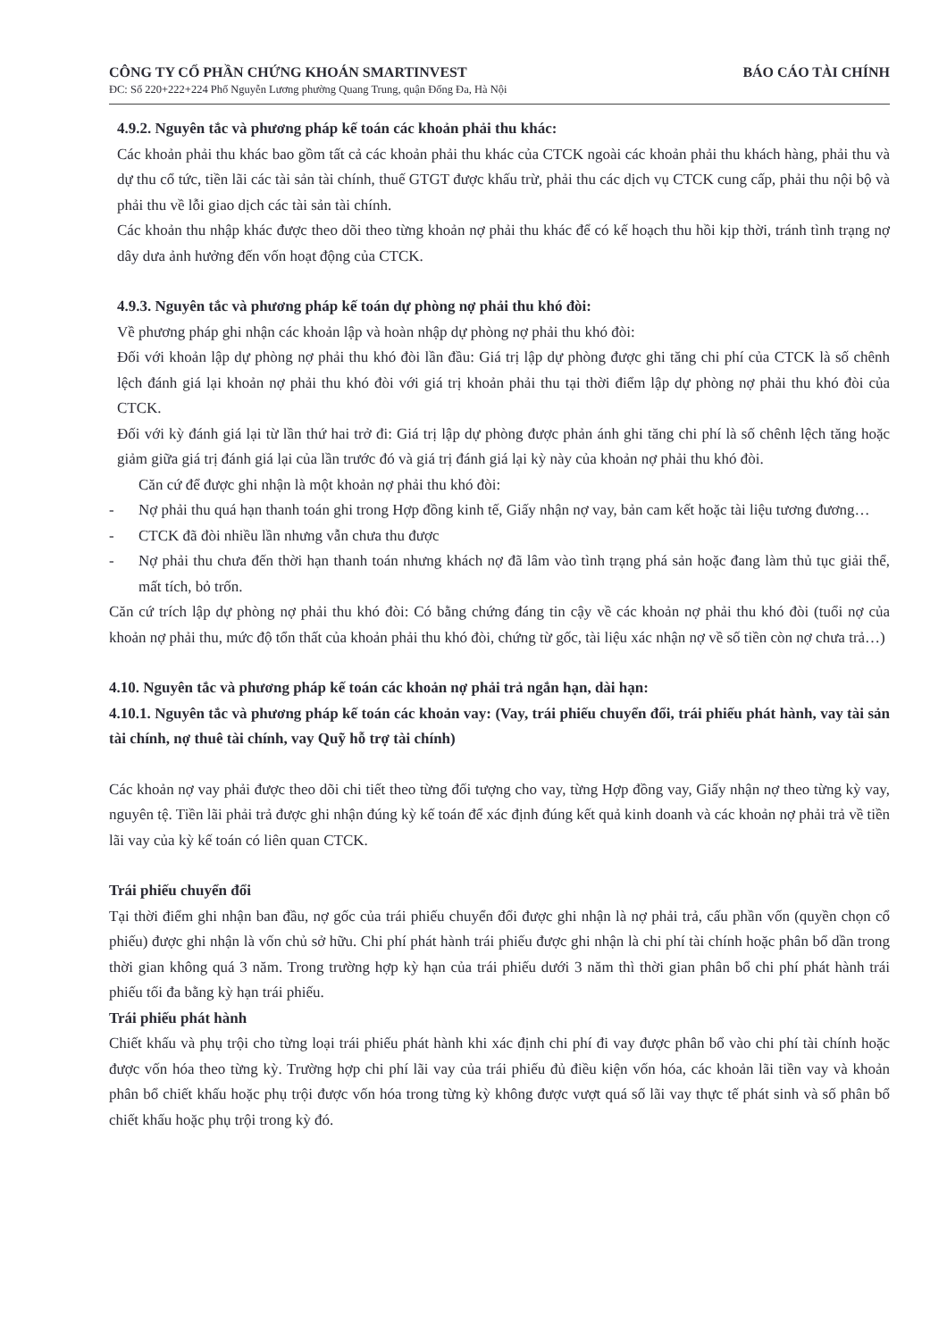CÔNG TY CỔ PHẦN CHỨNG KHOÁN SMARTINVEST BÁO CÁO TÀI CHÍNH
ĐC: Số 220+222+224 Phố Nguyễn Lương phường Quang Trung, quận Đống Đa, Hà Nội
4.9.2. Nguyên tắc và phương pháp kế toán các khoản phải thu khác:
Các khoản phải thu khác bao gồm tất cả các khoản phải thu khác của CTCK ngoài các khoản phải thu khách hàng, phải thu và dự thu cổ tức, tiền lãi các tài sản tài chính, thuế GTGT được khấu trừ, phải thu các dịch vụ CTCK cung cấp, phải thu nội bộ và phải thu về lỗi giao dịch các tài sản tài chính.
Các khoản thu nhập khác được theo dõi theo từng khoản nợ phải thu khác để có kế hoạch thu hồi kịp thời, tránh tình trạng nợ dây dưa ảnh hưởng đến vốn hoạt động của CTCK.
4.9.3. Nguyên tắc và phương pháp kế toán dự phòng nợ phải thu khó đòi:
Về phương pháp ghi nhận các khoản lập và hoàn nhập dự phòng nợ phải thu khó đòi:
Đối với khoản lập dự phòng nợ phải thu khó đòi lần đầu: Giá trị lập dự phòng được ghi tăng chi phí của CTCK là số chênh lệch đánh giá lại khoản nợ phải thu khó đòi với giá trị khoản phải thu tại thời điểm lập dự phòng nợ phải thu khó đòi của CTCK.
Đối với kỳ đánh giá lại từ lần thứ hai trở đi: Giá trị lập dự phòng được phản ánh ghi tăng chi phí là số chênh lệch tăng hoặc giảm giữa giá trị đánh giá lại của lần trước đó và giá trị đánh giá lại kỳ này của khoản nợ phải thu khó đòi.
Căn cứ để được ghi nhận là một khoản nợ phải thu khó đòi:
- Nợ phải thu quá hạn thanh toán ghi trong Hợp đồng kinh tế, Giấy nhận nợ vay, bản cam kết hoặc tài liệu tương đương…
- CTCK đã đòi nhiều lần nhưng vẫn chưa thu được
- Nợ phải thu chưa đến thời hạn thanh toán nhưng khách nợ đã lâm vào tình trạng phá sản hoặc đang làm thủ tục giải thể, mất tích, bỏ trốn.
Căn cứ trích lập dự phòng nợ phải thu khó đòi: Có bằng chứng đáng tin cậy về các khoản nợ phải thu khó đòi (tuổi nợ của khoản nợ phải thu, mức độ tổn thất của khoản phải thu khó đòi, chứng từ gốc, tài liệu xác nhận nợ về số tiền còn nợ chưa trả…)
4.10. Nguyên tắc và phương pháp kế toán các khoản nợ phải trả ngắn hạn, dài hạn:
4.10.1. Nguyên tắc và phương pháp kế toán các khoản vay: (Vay, trái phiếu chuyển đổi, trái phiếu phát hành, vay tài sản tài chính, nợ thuê tài chính, vay Quỹ hỗ trợ tài chính)
Các khoản nợ vay phải được theo dõi chi tiết theo từng đối tượng cho vay, từng Hợp đồng vay, Giấy nhận nợ theo từng kỳ vay, nguyên tệ. Tiền lãi phải trả được ghi nhận đúng kỳ kế toán để xác định đúng kết quả kinh doanh và các khoản nợ phải trả về tiền lãi vay của kỳ kế toán có liên quan CTCK.
Trái phiếu chuyển đổi
Tại thời điểm ghi nhận ban đầu, nợ gốc của trái phiếu chuyển đổi được ghi nhận là nợ phải trả, cấu phần vốn (quyền chọn cổ phiếu) được ghi nhận là vốn chủ sở hữu. Chi phí phát hành trái phiếu được ghi nhận là chi phí tài chính hoặc phân bổ dần trong thời gian không quá 3 năm. Trong trường hợp kỳ hạn của trái phiếu dưới 3 năm thì thời gian phân bổ chi phí phát hành trái phiếu tối đa bằng kỳ hạn trái phiếu.
Trái phiếu phát hành
Chiết khấu và phụ trội cho từng loại trái phiếu phát hành khi xác định chi phí đi vay được phân bổ vào chi phí tài chính hoặc được vốn hóa theo từng kỳ. Trường hợp chi phí lãi vay của trái phiếu đủ điều kiện vốn hóa, các khoản lãi tiền vay và khoản phân bổ chiết khấu hoặc phụ trội được vốn hóa trong từng kỳ không được vượt quá số lãi vay thực tế phát sinh và số phân bổ chiết khấu hoặc phụ trội trong kỳ đó.